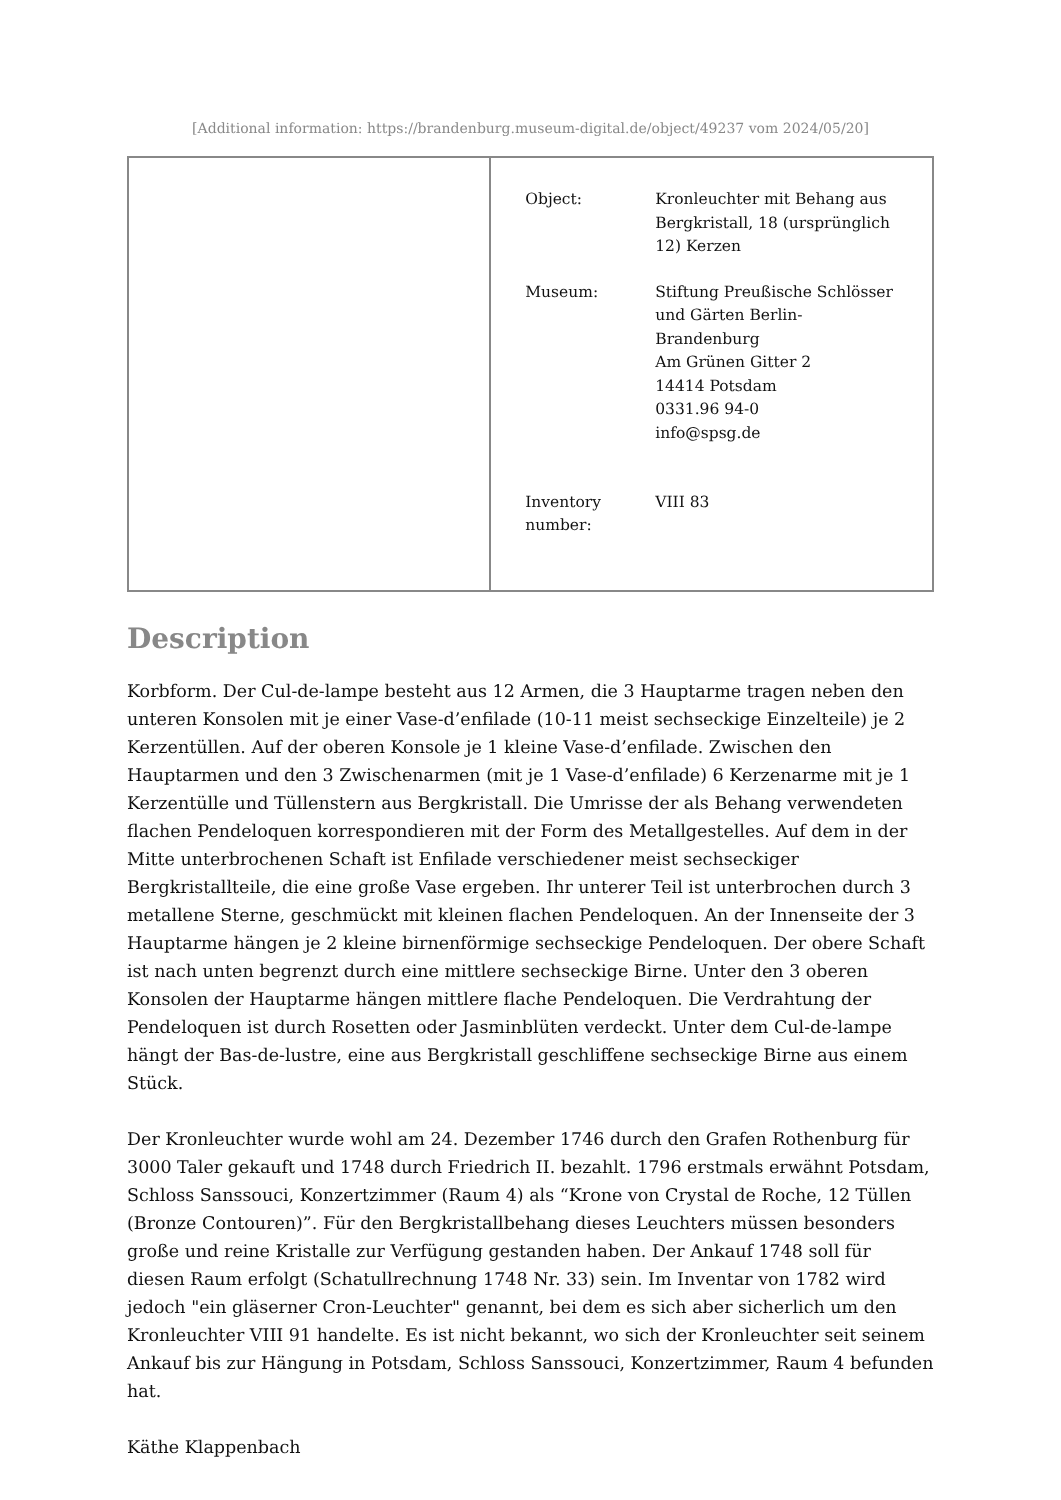[Additional information: https://brandenburg.museum-digital.de/object/49237 vom 2024/05/20]
| | / Object: / Kronleuchter mit Behang aus Bergkristall, 18 (ursprünglich 12) Kerzen / / Museum: / Stiftung Preußische Schlösser und Gärten Berlin-Brandenburg Am Grünen Gitter 2 14414 Potsdam 0331.96 94-0 info@spsg.de / / Inventory number: / VIII 83 / |
Description
Korbform. Der Cul-de-lampe besteht aus 12 Armen, die 3 Hauptarme tragen neben den unteren Konsolen mit je einer Vase-d’enfilade (10-11 meist sechseckige Einzelteile) je 2 Kerzentüllen. Auf der oberen Konsole je 1 kleine Vase-d’enfilade. Zwischen den Hauptarmen und den 3 Zwischenarmen (mit je 1 Vase-d’enfilade) 6 Kerzenarme mit je 1 Kerzentülle und Tüllenstern aus Bergkristall. Die Umrisse der als Behang verwendeten flachen Pendeloquen korrespondieren mit der Form des Metallgestelles. Auf dem in der Mitte unterbrochenen Schaft ist Enfilade verschiedener meist sechseckiger Bergkristallteile, die eine große Vase ergeben. Ihr unterer Teil ist unterbrochen durch 3 metallene Sterne, geschmückt mit kleinen flachen Pendeloquen. An der Innenseite der 3 Hauptarme hängen je 2 kleine birnenförmige sechseckige Pendeloquen. Der obere Schaft ist nach unten begrenzt durch eine mittlere sechseckige Birne. Unter den 3 oberen Konsolen der Hauptarme hängen mittlere flache Pendeloquen. Die Verdrahtung der Pendeloquen ist durch Rosetten oder Jasminblüten verdeckt. Unter dem Cul-de-lampe hängt der Bas-de-lustre, eine aus Bergkristall geschliffene sechseckige Birne aus einem Stück.
Der Kronleuchter wurde wohl am 24. Dezember 1746 durch den Grafen Rothenburg für 3000 Taler gekauft und 1748 durch Friedrich II. bezahlt. 1796 erstmals erwähnt Potsdam, Schloss Sanssouci, Konzertzimmer (Raum 4) als “Krone von Crystal de Roche, 12 Tüllen (Bronze Contouren)”. Für den Bergkristallbehang dieses Leuchters müssen besonders große und reine Kristalle zur Verfügung gestanden haben. Der Ankauf 1748 soll für diesen Raum erfolgt (Schatullrechnung 1748 Nr. 33) sein. Im Inventar von 1782 wird jedoch "ein gläserner Cron-Leuchter" genannt, bei dem es sich aber sicherlich um den Kronleuchter VIII 91 handelte. Es ist nicht bekannt, wo sich der Kronleuchter seit seinem Ankauf bis zur Hängung in Potsdam, Schloss Sanssouci, Konzertzimmer, Raum 4 befunden hat.
Käthe Klappenbach